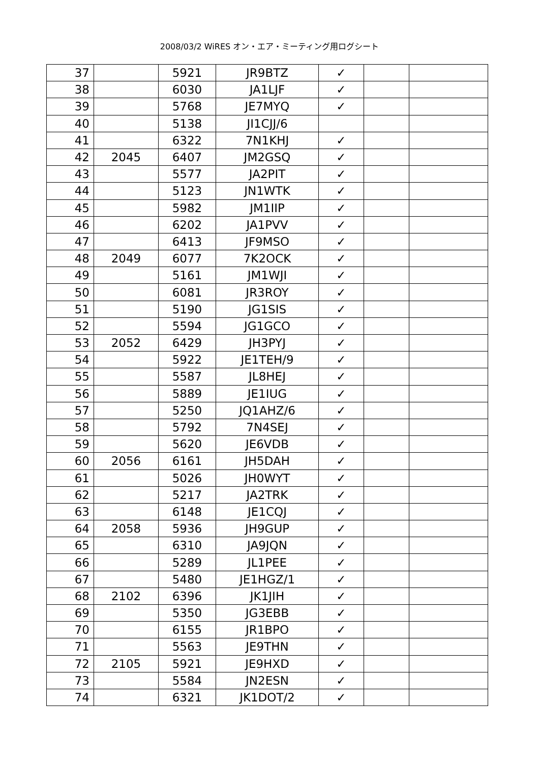2008/03/2 WiRES オン・エア・ミーティング用ログシート
| 37 | | 5921 | JR9BTZ | ✓ | | |
| 38 | | 6030 | JA1LJF | ✓ | | |
| 39 | | 5768 | JE7MYQ | ✓ | | |
| 40 | | 5138 | JI1CJJ/6 | | | |
| 41 | | 6322 | 7N1KHJ | ✓ | | |
| 42 | 2045 | 6407 | JM2GSQ | ✓ | | |
| 43 | | 5577 | JA2PIT | ✓ | | |
| 44 | | 5123 | JN1WTK | ✓ | | |
| 45 | | 5982 | JM1IIP | ✓ | | |
| 46 | | 6202 | JA1PVV | ✓ | | |
| 47 | | 6413 | JF9MSO | ✓ | | |
| 48 | 2049 | 6077 | 7K2OCK | ✓ | | |
| 49 | | 5161 | JM1WJI | ✓ | | |
| 50 | | 6081 | JR3ROY | ✓ | | |
| 51 | | 5190 | JG1SIS | ✓ | | |
| 52 | | 5594 | JG1GCO | ✓ | | |
| 53 | 2052 | 6429 | JH3PYJ | ✓ | | |
| 54 | | 5922 | JE1TEH/9 | ✓ | | |
| 55 | | 5587 | JL8HEJ | ✓ | | |
| 56 | | 5889 | JE1IUG | ✓ | | |
| 57 | | 5250 | JQ1AHZ/6 | ✓ | | |
| 58 | | 5792 | 7N4SEJ | ✓ | | |
| 59 | | 5620 | JE6VDB | ✓ | | |
| 60 | 2056 | 6161 | JH5DAH | ✓ | | |
| 61 | | 5026 | JH0WYT | ✓ | | |
| 62 | | 5217 | JA2TRK | ✓ | | |
| 63 | | 6148 | JE1CQJ | ✓ | | |
| 64 | 2058 | 5936 | JH9GUP | ✓ | | |
| 65 | | 6310 | JA9JQN | ✓ | | |
| 66 | | 5289 | JL1PEE | ✓ | | |
| 67 | | 5480 | JE1HGZ/1 | ✓ | | |
| 68 | 2102 | 6396 | JK1JIH | ✓ | | |
| 69 | | 5350 | JG3EBB | ✓ | | |
| 70 | | 6155 | JR1BPO | ✓ | | |
| 71 | | 5563 | JE9THN | ✓ | | |
| 72 | 2105 | 5921 | JE9HXD | ✓ | | |
| 73 | | 5584 | JN2ESN | ✓ | | |
| 74 | | 6321 | JK1DOT/2 | ✓ | | |